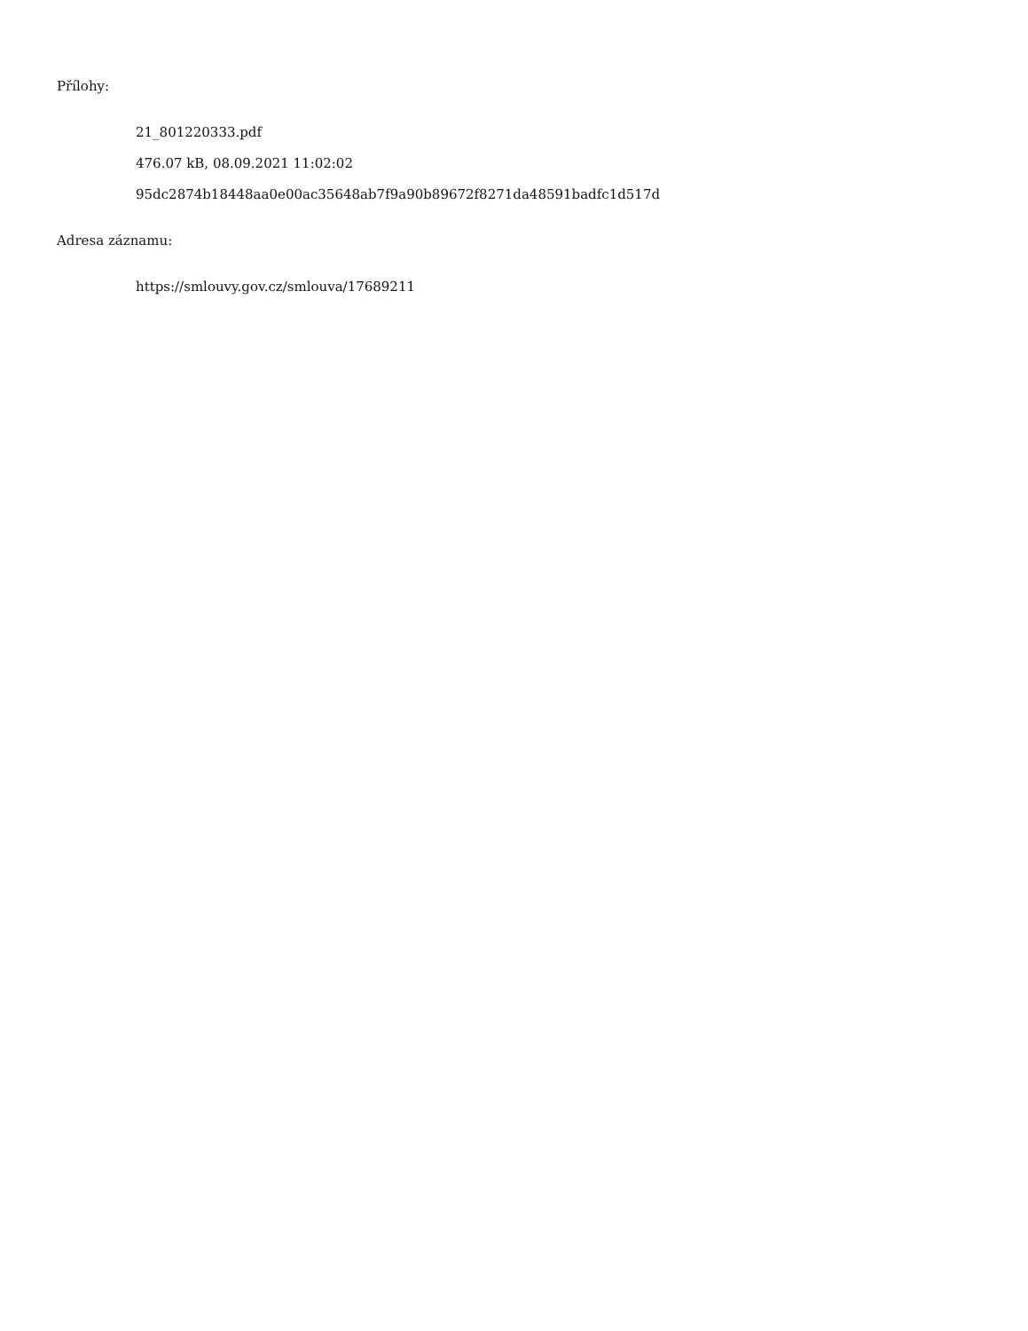Přílohy:
21_801220333.pdf
476.07 kB, 08.09.2021 11:02:02
95dc2874b18448aa0e00ac35648ab7f9a90b89672f8271da48591badfc1d517d
Adresa záznamu:
https://smlouvy.gov.cz/smlouva/17689211